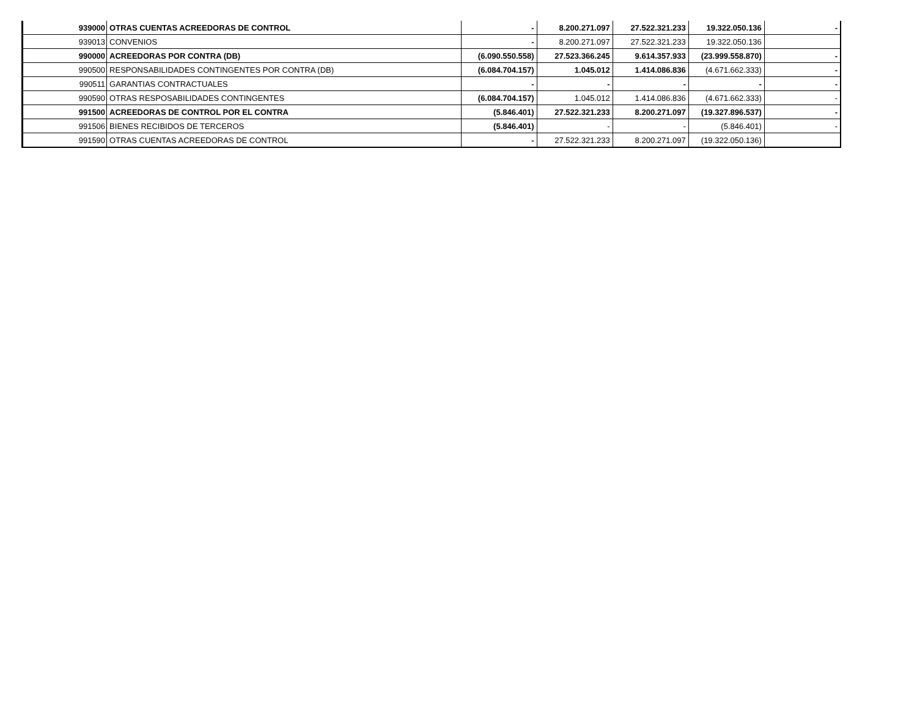| 939000 | OTRAS CUENTAS ACREEDORAS DE CONTROL | - | 8.200.271.097 | 27.522.321.233 | 19.322.050.136 | - |
| 939013 | CONVENIOS | - | 8.200.271.097 | 27.522.321.233 | 19.322.050.136 | |
| 990000 | ACREEDORAS POR CONTRA (DB) | (6.090.550.558) | 27.523.366.245 | 9.614.357.933 | (23.999.558.870) | - |
| 990500 | RESPONSABILIDADES CONTINGENTES POR CONTRA (DB) | (6.084.704.157) | 1.045.012 | 1.414.086.836 | (4.671.662.333) | - |
| 990511 | GARANTIAS CONTRACTUALES | - | - | - | - | - |
| 990590 | OTRAS RESPOSABILIDADES CONTINGENTES | (6.084.704.157) | 1.045.012 | 1.414.086.836 | (4.671.662.333) | - |
| 991500 | ACREEDORAS DE CONTROL POR EL CONTRA | (5.846.401) | 27.522.321.233 | 8.200.271.097 | (19.327.896.537) | - |
| 991506 | BIENES RECIBIDOS DE TERCEROS | (5.846.401) | - | - | (5.846.401) | - |
| 991590 | OTRAS CUENTAS ACREEDORAS DE CONTROL | - | 27.522.321.233 | 8.200.271.097 | (19.322.050.136) | |